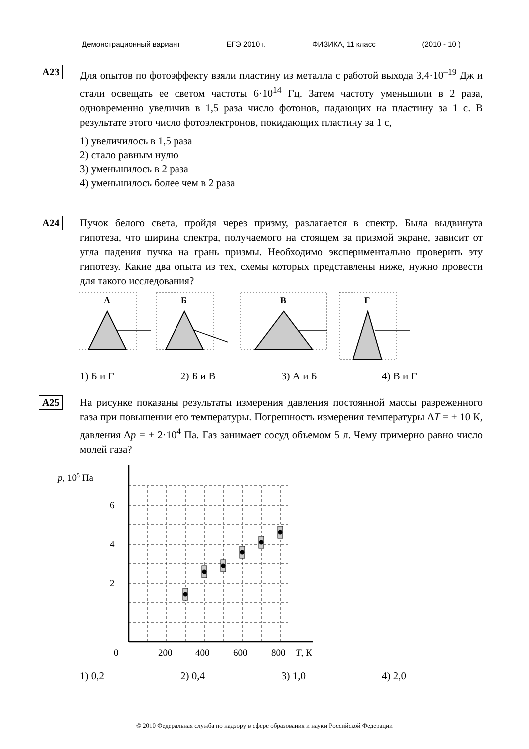Демонстрационный вариант ЕГЭ 2010 г. ФИЗИКА, 11 класс (2010 - 10 )
А23
Для опытов по фотоэффекту взяли пластину из металла с работой выхода 3,4·10<sup>–19</sup> Дж и стали освещать ее светом частоты 6·10<sup>14</sup> Гц. Затем частоту уменьшили в 2 раза, одновременно увеличив в 1,5 раза число фотонов, падающих на пластину за 1 с. В результате этого число фотоэлектронов, покидающих пластину за 1 с,
1) увеличилось в 1,5 раза
2) стало равным нулю
3) уменьшилось в 2 раза
4) уменьшилось более чем в 2 раза
А24
Пучок белого света, пройдя через призму, разлагается в спектр. Была выдвинута гипотеза, что ширина спектра, получаемого на стоящем за призмой экране, зависит от угла падения пучка на грань призмы. Необходимо экспериментально проверить эту гипотезу. Какие два опыта из тех, схемы которых представлены ниже, нужно провести для такого исследования?
А
Б
В
Г
1) Б и Г 2) Б и В 3) А и Б 4) В и Г
А25
На рисунке показаны результаты измерения давления постоянной массы разреженного газа при повышении его температуры. Погрешность измерения температуры ΔT = ± 10 К, давления Δp = ± 2·10<sup>4</sup> Па. Газ занимает сосуд объемом 5 л. Чему примерно равно число молей газа?
p, 105 Па
6
4
2
0
200
400
600
800
T, К
1) 0,2 2) 0,4 3) 1,0 4) 2,0
© 2010 Федеральная служба по надзору в сфере образования и науки Российской Федерации